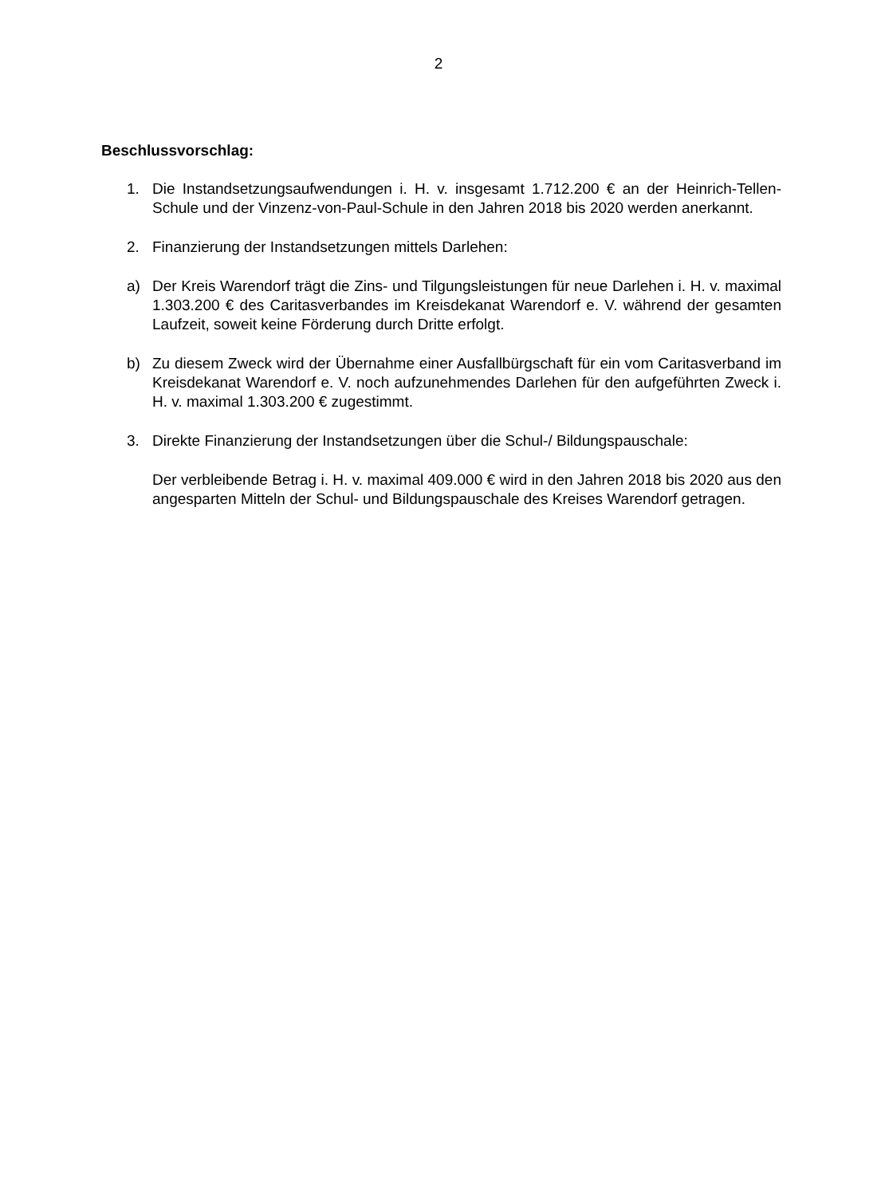2
Beschlussvorschlag:
1. Die Instandsetzungsaufwendungen i. H. v. insgesamt 1.712.200 € an der Heinrich-Tellen-Schule und der Vinzenz-von-Paul-Schule in den Jahren 2018 bis 2020 werden anerkannt.
2. Finanzierung der Instandsetzungen mittels Darlehen:
a) Der Kreis Warendorf trägt die Zins- und Tilgungsleistungen für neue Darlehen i. H. v. maximal 1.303.200 € des Caritasverbandes im Kreisdekanat Warendorf e. V. während der gesamten Laufzeit, soweit keine Förderung durch Dritte erfolgt.
b) Zu diesem Zweck wird der Übernahme einer Ausfallbürgschaft für ein vom Caritasverband im Kreisdekanat Warendorf e. V. noch aufzunehmendes Darlehen für den aufgeführten Zweck i. H. v. maximal 1.303.200 € zugestimmt.
3. Direkte Finanzierung der Instandsetzungen über die Schul-/ Bildungspauschale:
Der verbleibende Betrag i. H. v. maximal 409.000 € wird in den Jahren 2018 bis 2020 aus den angesparten Mitteln der Schul- und Bildungspauschale des Kreises Warendorf getragen.